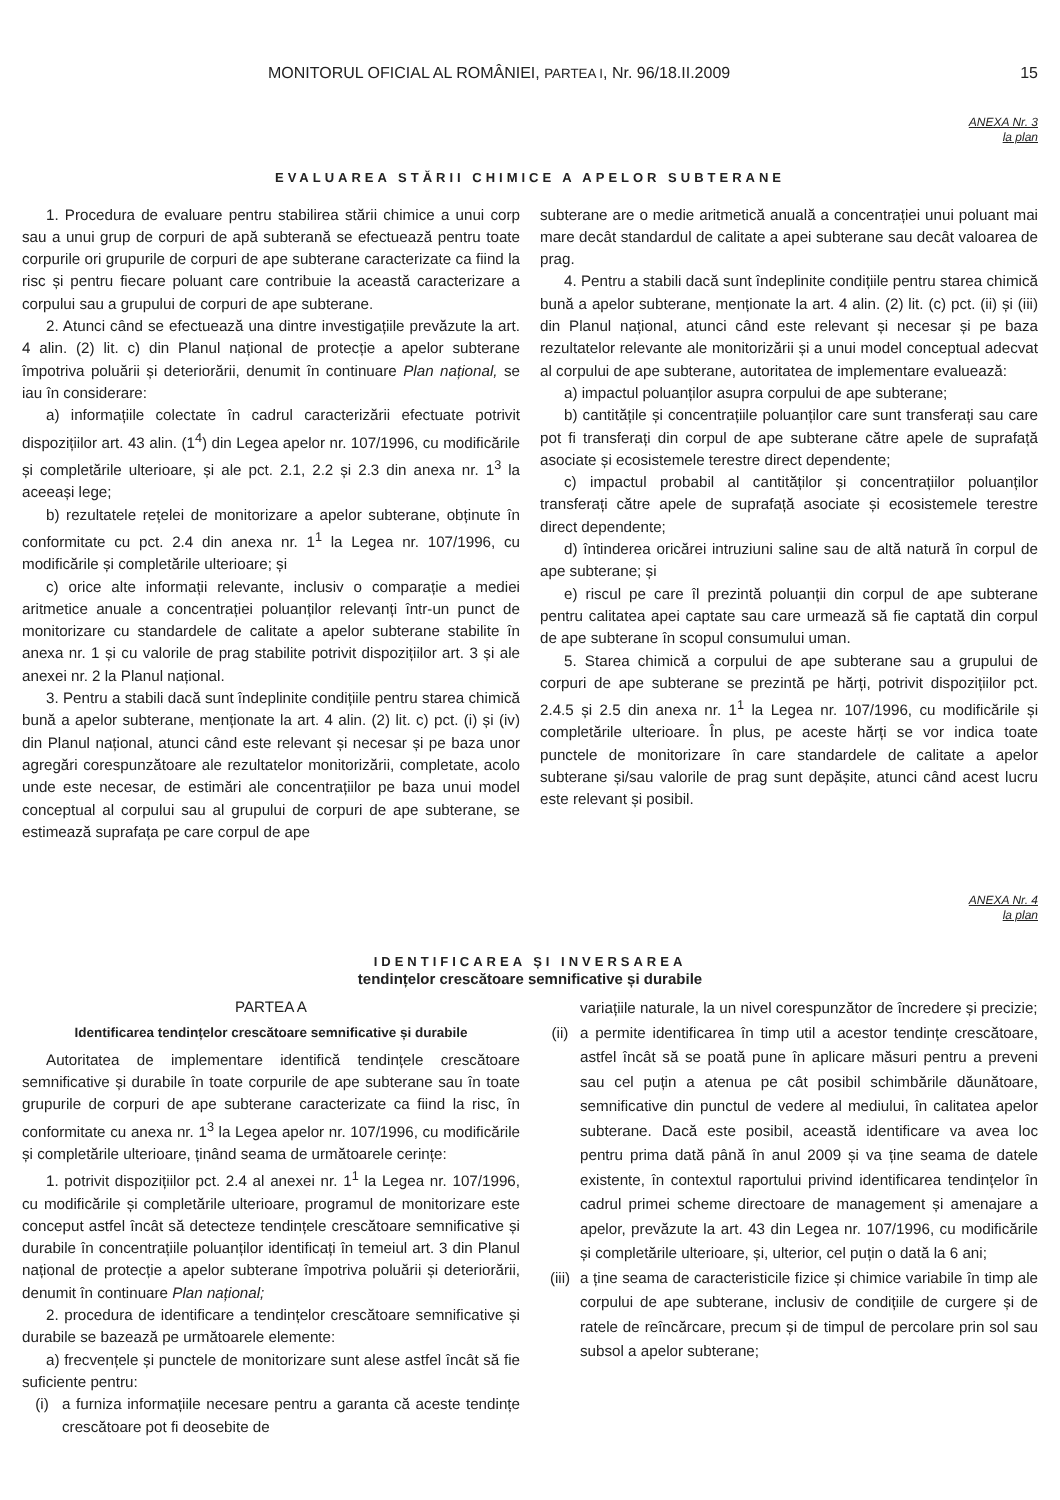MONITORUL OFICIAL AL ROMÂNIEI, PARTEA I, Nr. 96/18.II.2009 15
ANEXA Nr. 3
la plan
EVALUAREA STĂRII CHIMICE A APELOR SUBTERANE
1. Procedura de evaluare pentru stabilirea stării chimice a unui corp sau a unui grup de corpuri de apă subterană se efectuează pentru toate corpurile ori grupurile de corpuri de ape subterane caracterizate ca fiind la risc și pentru fiecare poluant care contribuie la această caracterizare a corpului sau a grupului de corpuri de ape subterane.
2. Atunci când se efectuează una dintre investigațiile prevăzute la art. 4 alin. (2) lit. c) din Planul național de protecție a apelor subterane împotriva poluării și deteriorării, denumit în continuare Plan național, se iau în considerare:
a) informațiile colectate în cadrul caracterizării efectuate potrivit dispozițiilor art. 43 alin. (1<sup>4</sup>) din Legea apelor nr. 107/1996, cu modificările și completările ulterioare, și ale pct. 2.1, 2.2 și 2.3 din anexa nr. 1<sup>3</sup> la aceeași lege;
b) rezultatele rețelei de monitorizare a apelor subterane, obținute în conformitate cu pct. 2.4 din anexa nr. 1<sup>1</sup> la Legea nr. 107/1996, cu modificările și completările ulterioare; și
c) orice alte informații relevante, inclusiv o comparație a mediei aritmetice anuale a concentrației poluanților relevanți într-un punct de monitorizare cu standardele de calitate a apelor subterane stabilite în anexa nr. 1 și cu valorile de prag stabilite potrivit dispozițiilor art. 3 și ale anexei nr. 2 la Planul național.
3. Pentru a stabili dacă sunt îndeplinite condițiile pentru starea chimică bună a apelor subterane, menționate la art. 4 alin. (2) lit. c) pct. (i) și (iv) din Planul național, atunci când este relevant și necesar și pe baza unor agregări corespunzătoare ale rezultatelor monitorizării, completate, acolo unde este necesar, de estimări ale concentrațiilor pe baza unui model conceptual al corpului sau al grupului de corpuri de ape subterane, se estimează suprafața pe care corpul de ape
subterane are o medie aritmetică anuală a concentrației unui poluant mai mare decât standardul de calitate a apei subterane sau decât valoarea de prag.
4. Pentru a stabili dacă sunt îndeplinite condițiile pentru starea chimică bună a apelor subterane, menționate la art. 4 alin. (2) lit. (c) pct. (ii) și (iii) din Planul național, atunci când este relevant și necesar și pe baza rezultatelor relevante ale monitorizării și a unui model conceptual adecvat al corpului de ape subterane, autoritatea de implementare evaluează:
a) impactul poluanților asupra corpului de ape subterane;
b) cantitățile și concentrațiile poluanților care sunt transferați sau care pot fi transferați din corpul de ape subterane către apele de suprafață asociate și ecosistemele terestre direct dependente;
c) impactul probabil al cantităților și concentrațiilor poluanților transferați către apele de suprafață asociate și ecosistemele terestre direct dependente;
d) întinderea oricărei intruziuni saline sau de altă natură în corpul de ape subterane; și
e) riscul pe care îl prezintă poluanții din corpul de ape subterane pentru calitatea apei captate sau care urmează să fie captată din corpul de ape subterane în scopul consumului uman.
5. Starea chimică a corpului de ape subterane sau a grupului de corpuri de ape subterane se prezintă pe hărți, potrivit dispozițiilor pct. 2.4.5 și 2.5 din anexa nr. 1<sup>1</sup> la Legea nr. 107/1996, cu modificările și completările ulterioare. În plus, pe aceste hărți se vor indica toate punctele de monitorizare în care standardele de calitate a apelor subterane și/sau valorile de prag sunt depășite, atunci când acest lucru este relevant și posibil.
ANEXA Nr. 4
la plan
IDENTIFICAREA ȘI INVERSAREA
tendințelor crescătoare semnificative și durabile
PARTEA A
Identificarea tendințelor crescătoare semnificative și durabile
Autoritatea de implementare identifică tendințele crescătoare semnificative și durabile în toate corpurile de ape subterane sau în toate grupurile de corpuri de ape subterane caracterizate ca fiind la risc, în conformitate cu anexa nr. 1<sup>3</sup> la Legea apelor nr. 107/1996, cu modificările și completările ulterioare, ținând seama de următoarele cerințe:
1. potrivit dispozițiilor pct. 2.4 al anexei nr. 1<sup>1</sup> la Legea nr. 107/1996, cu modificările și completările ulterioare, programul de monitorizare este conceput astfel încât să detecteze tendințele crescătoare semnificative și durabile în concentrațiile poluanților identificați în temeiul art. 3 din Planul național de protecție a apelor subterane împotriva poluării și deteriorării, denumit în continuare Plan național;
2. procedura de identificare a tendințelor crescătoare semnificative și durabile se bazează pe următoarele elemente:
a) frecvențele și punctele de monitorizare sunt alese astfel încât să fie suficiente pentru:
(i) a furniza informațiile necesare pentru a garanta că aceste tendințe crescătoare pot fi deosebite de
variațiile naturale, la un nivel corespunzător de încredere și precizie;
(ii) a permite identificarea în timp util a acestor tendințe crescătoare, astfel încât să se poată pune în aplicare măsuri pentru a preveni sau cel puțin a atenua pe cât posibil schimbările dăunătoare, semnificative din punctul de vedere al mediului, în calitatea apelor subterane. Dacă este posibil, această identificare va avea loc pentru prima dată până în anul 2009 și va ține seama de datele existente, în contextul raportului privind identificarea tendințelor în cadrul primei scheme directoare de management și amenajare a apelor, prevăzute la art. 43 din Legea nr. 107/1996, cu modificările și completările ulterioare, și, ulterior, cel puțin o dată la 6 ani;
(iii) a ține seama de caracteristicile fizice și chimice variabile în timp ale corpului de ape subterane, inclusiv de condițiile de curgere și de ratele de reîncărcare, precum și de timpul de percolare prin sol sau subsol a apelor subterane;